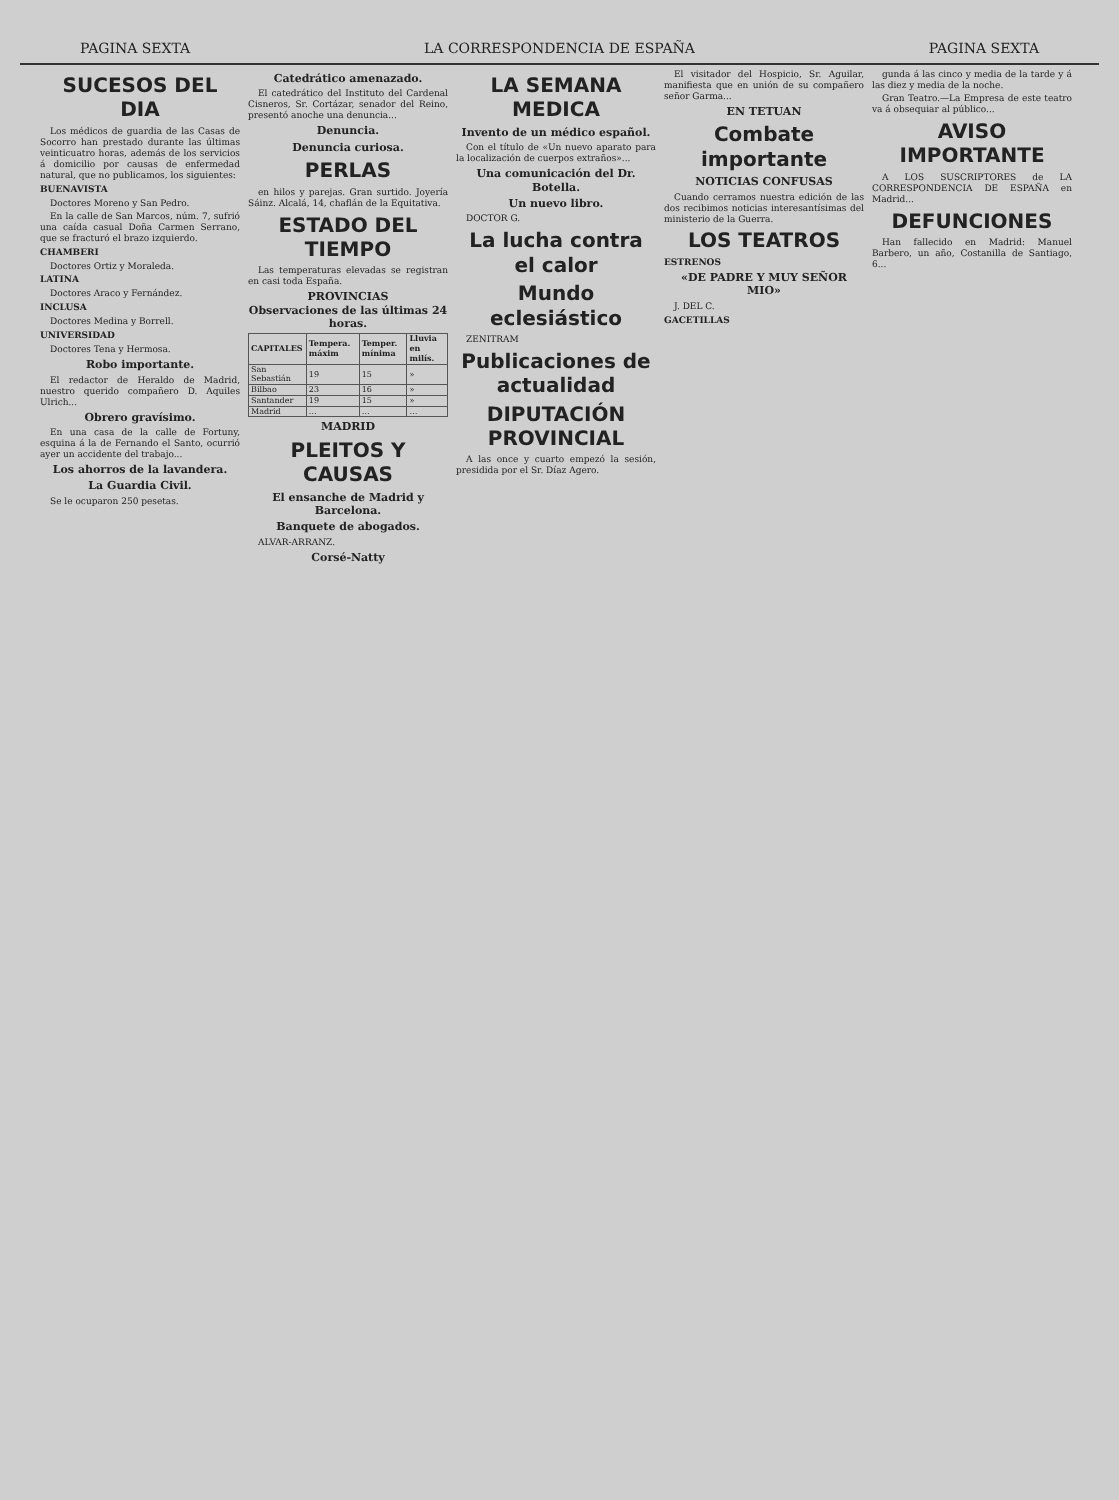PAGINA SEXTA LA CORRESPONDENCIA DE ESPAÑA PAGINA SEXTA
SUCESOS DEL DIA
Los médicos de guardia de las Casas de Socorro han prestado durante las últimas veinticuatro horas, además de los servicios á domicilio por causas de enfermedad natural, que no publicamos, los siguientes:
BUENAVISTA
Doctores Moreno y San Pedro.
En la calle de San Marcos, núm. 7, sufrió una caída casual Doña Carmen Serrano, que se fracturó el brazo izquierdo.
CHAMBERI
Doctores Ortiz y Moraleda.
LATINA
Doctores Araco y Fernández.
INCLUSA
Doctores Medina y Borrell.
UNIVERSIDAD
Doctores Tena y Hermosa.
Robo importante.
El redactor de Heraldo de Madrid, nuestro querido compañero D. Aquiles Ulrich...
Obrero gravísimo.
En una casa de la calle de Fortuny, esquina á la de Fernando el Santo, ocurrió ayer un accidente del trabajo...
Los ahorros de la lavandera.
La Guardia Civil.
Se le ocuparon 250 pesetas.
Catedrático amenazado.
El catedrático del Instituto del Cardenal Cisneros, Sr. Cortázar, senador del Reino, presentó anoche una denuncia...
Denuncia.
Denuncia curiosa.
PERLAS
en hilos y parejas. Gran surtido. Joyería Sáinz. Alcalá, 14, chaflán de la Equitativa.
ESTADO DEL TIEMPO
Las temperaturas elevadas se registran en casi toda España.
PROVINCIAS
Observaciones de las últimas 24 horas.
| CAPITALES | Tempera. máxim | Temper. mínima | Lluvia en milís. |
| --- | --- | --- | --- |
| San Sebastián | 19 | 15 | » |
| Bilbao | 23 | 16 | » |
| Santander | 19 | 15 | » |
| Madrid | … | … | … |
MADRID
PLEITOS Y CAUSAS
El ensanche de Madrid y Barcelona.
Banquete de abogados.
ALVAR-ARRANZ.
Corsé-Natty
LA SEMANA MEDICA
Invento de un médico español.
Con el título de «Un nuevo aparato para la localización de cuerpos extraños»...
Una comunicación del Dr. Botella.
Un nuevo libro.
DOCTOR G.
La lucha contra el calor
Mundo eclesiástico
ZENITRAM
Publicaciones de actualidad
DIPUTACIÓN PROVINCIAL
A las once y cuarto empezó la sesión, presidida por el Sr. Díaz Agero.
El visitador del Hospicio, Sr. Aguilar, manifiesta que en unión de su compañero señor Garma...
EN TETUAN
Combate importante
NOTICIAS CONFUSAS
Cuando cerramos nuestra edición de las dos recibimos noticias interesantísimas del ministerio de la Guerra.
LOS TEATROS
ESTRENOS
«DE PADRE Y MUY SEÑOR MIO»
J. DEL C.
GACETILLAS
gunda á las cinco y media de la tarde y á las diez y media de la noche.
Gran Teatro.—La Empresa de este teatro va á obsequiar al público...
AVISO IMPORTANTE
A LOS SUSCRIPTORES de LA CORRESPONDENCIA DE ESPAÑA en Madrid...
DEFUNCIONES
Han fallecido en Madrid: Manuel Barbero, un año, Costanilla de Santiago, 6...